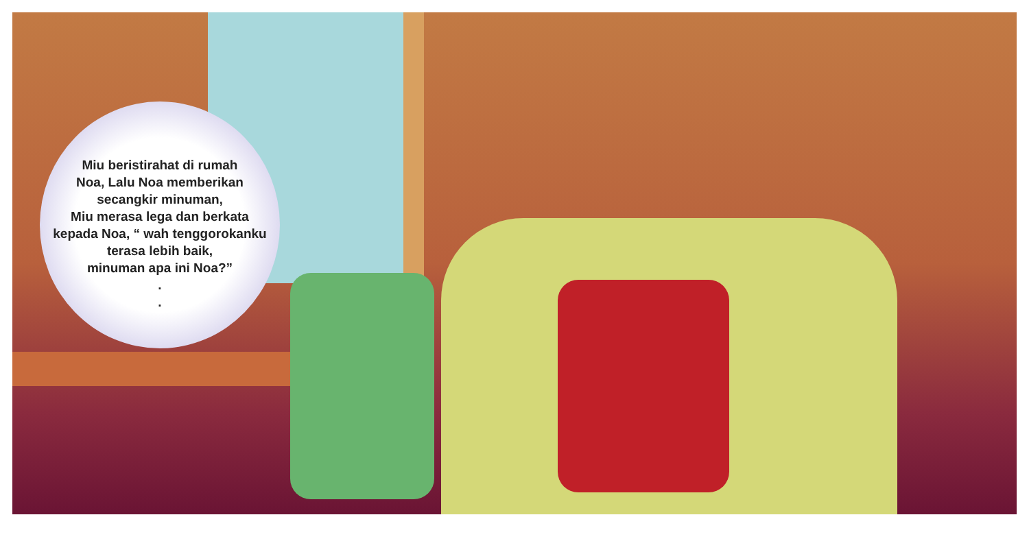Miu beristirahat di rumah
Noa, Lalu Noa memberikan
secangkir minuman,
Miu merasa lega dan berkata
kepada Noa, “ wah tenggorokanku
terasa lebih baik,
minuman apa ini Noa?”
.
.